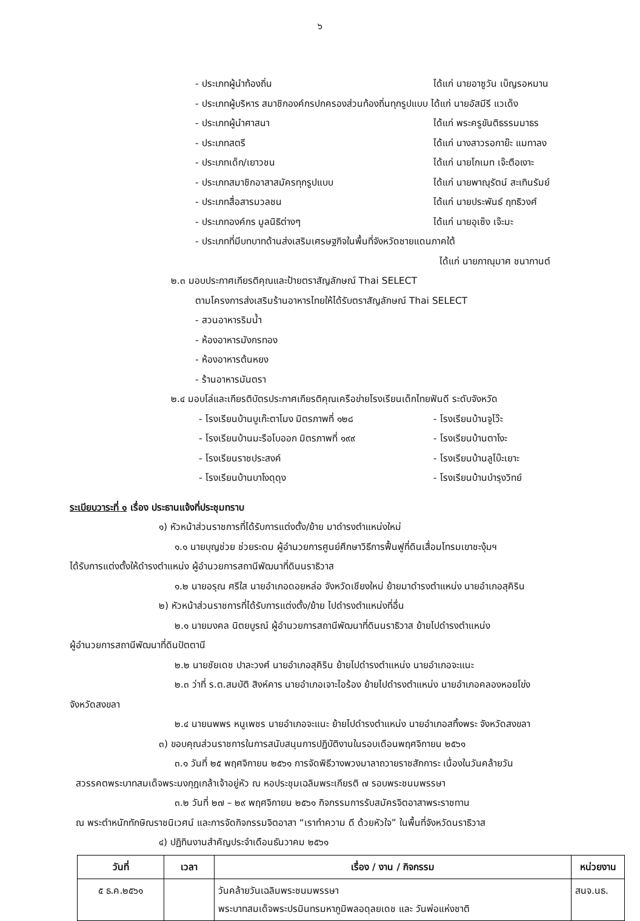๖
- ประเภทผู้นำท้องถิ่น ได้แก่ นายอาซูวัน เบ็ญรอหมาน
- ประเภทผู้บริหาร สมาชิกองค์กรปกครองส่วนท้องถิ่นทุกรูปแบบ ได้แก่ นายอัสมีรี แวเด็ง
- ประเภทผู้นำศาสนา ได้แก่ พระครูขันติธรรมมาธร
- ประเภทสตรี ได้แก่ นางสาวรอกาย๊ะ แมทาลง
- ประเภทเด็ก/เยาวชน ได้แก่ นายโกเมท เจ๊ะตือเงาะ
- ประเภทสมาชิกอาสาสมัครทุกรูปแบบ ได้แก่ นายพาณุรัตน์ สะเทินรัมย์
- ประเภทสื่อสารมวลชน ได้แก่ นายประพันธ์ ฤทธิวงศ์
- ประเภทองค์กร มูลนิธิต่างๆ ได้แก่ นายอุเซ็ง เจ๊ะมะ
- ประเภทที่มีบทบาทด้านส่งเสริมเศรษฐกิจในพื้นที่จังหวัดชายแดนภาคใต้
ได้แก่ นายภาณุมาศ ชนากานต์
๒.๓ มอบประกาศเกียรติคุณและป้ายตราสัญลักษณ์ Thai SELECT
ตามโครงการส่งเสริมร้านอาหารไทยให้ได้รับตราสัญลักษณ์ Thai SELECT
- สวนอาหารริมน้ำ
- ห้องอาหารมังกรทอง
- ห้องอาหารต้นหยง
- ร้านอาหารมันตรา
๒.๔ มอบโล่และเกียรติบัตรประกาศเกียรติคุณเครือข่ายโรงเรียนเด็กไทยฟันดี ระดับจังหวัด
- โรงเรียนบ้านบูเก๊ะตาโมง มิตรภาพที่ ๑๒๘ - โรงเรียนบ้านจูโว๊ะ
- โรงเรียนบ้านมะรือโบออก มิตรภาพที่ ๑๙๙ - โรงเรียนบ้านตาโงะ
- โรงเรียนราชประสงค์ - โรงเรียนบ้านลูโบ๊ะเยาะ
- โรงเรียนบ้านบาโงดุดุง - โรงเรียนบ้านบำรุงวิทย์
ระเบียบวาระที่ ๑ เรื่อง ประธานแจ้งที่ประชุมทราบ
๑) หัวหน้าส่วนราชการที่ได้รับการแต่งตั้ง/ย้าย มาดำรงตำแหน่งใหม่
๑.๑ นายบุญช่วย ช่วยระดม ผู้อำนวยการศูนย์ศึกษาวิธีการฟื้นฟูที่ดินเสื่อมโทรมเขาชะงุ้มฯ
ได้รับการแต่งตั้งให้ดำรงตำแหน่ง ผู้อำนวยการสถานีพัฒนาที่ดินนราธิวาส
๑.๒ นายอรุณ ศรีใส นายอำเภอดอยหล่อ จังหวัดเชียงใหม่ ย้ายมาดำรงตำแหน่ง นายอำเภอสุคิริน
๒) หัวหน้าส่วนราชการที่ได้รับการแต่งตั้ง/ย้าย ไปดำรงตำแหน่งที่อื่น
๒.๑ นายมงคล นิตยบูรณ์ ผู้อำนวยการสถานีพัฒนาที่ดินนราธิวาส ย้ายไปดำรงตำแหน่ง
ผู้อำนวยการสถานีพัฒนาที่ดินปัตตานี
๒.๒ นายชัยเดช ปาละวงศ์ นายอำเภอสุคิริน ย้ายไปดำรงตำแหน่ง นายอำเภอจะแนะ
๒.๓ ว่าที่ ร.ต.สมบัติ สิงห์คาร นายอำเภอเจาะไอร้อง ย้ายไปดำรงตำแหน่ง นายอำเภอคลองหอยโข่ง
จังหวัดสงขลา
๒.๔ นายนพพร หนูเพชร นายอำเภอจะแนะ ย้ายไปดำรงตำแหน่ง นายอำเภอสทิ้งพระ จังหวัดสงขลา
๓) ขอบคุณส่วนราชการในการสนับสนุนการปฏิบัติงานในรอบเดือนพฤศจิกายน ๒๕๖๑
๓.๑ วันที่ ๒๕ พฤศจิกายน ๒๕๖๑ การจัดพิธีวางพวงมาลาถวายราชสักการะ เนื่องในวันคล้ายวัน
สวรรคตพระบาทสมเด็จพระมงกุฎเกล้าเจ้าอยู่หัว ณ หอประชุมเฉลิมพระเกียรติ ๗ รอบพระชนมพรรษา
๓.๒ วันที่ ๒๗ – ๒๙ พฤศจิกายน ๒๕๖๑ กิจกรรมการรับสมัครจิตอาสาพระราชทาน
ณ พระตำหนักทักษิณราชนิเวศน์ และการจัดกิจกรรมจิตอาสา “เราทำความ ดี ด้วยหัวใจ” ในพื้นที่จังหวัดนราธิวาส
๔) ปฏิทินงานสำคัญประจำเดือนธันวาคม ๒๕๖๑
| วันที่ | เวลา | เรื่อง / งาน / กิจกรรม | หน่วยงาน |
| --- | --- | --- | --- |
| ๕ ธ.ค.๒๕๖๑ | | วันคล้ายวันเฉลิมพระชนมพรรษา พระบาทสมเด็จพระปรมินทรมหาภูมิพลอดุลยเดช และ วันพ่อแห่งชาติ | สนจ.นธ. |